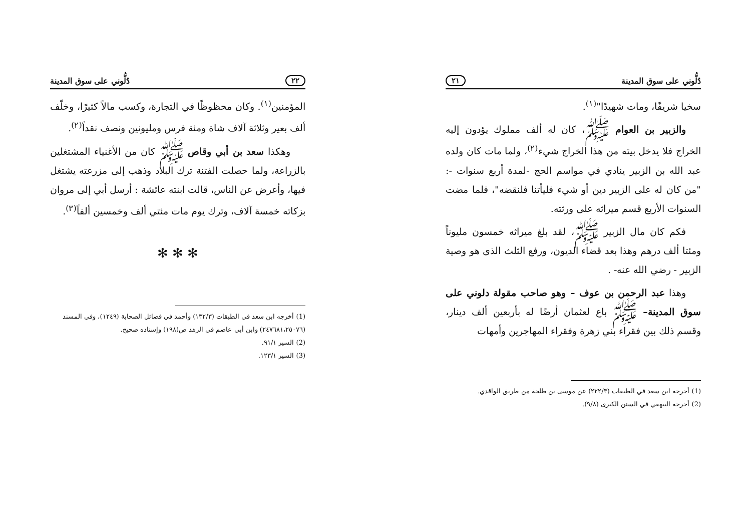دُلُّوني على سوق المدينة ٢١
سخيا شريفًا، ومات شهيدًا"<sup>(١)</sup>.
والزبير بن العوام ﷺ، كان له ألف مملوك يؤدون إليه الخراج فلا يدخل بيته من هذا الخراج شيء<sup>(٢)</sup>، ولما مات كان ولده عبد الله بن الزبير ينادي في مواسم الحج -لمدة أربع سنوات -: "من كان له على الزبير دين أو شيء فليأتنا فلنقضه"، فلما مضت السنوات الأربع قسم ميراثه على ورثته.
فكم كان مال الزبير ﷺ، لقد بلغ ميراثه خمسون مليوناً ومئتا ألف درهم وهذا بعد قضاء الديون، ورفع الثلث الذى هو وصية الزبير - رضي الله عنه- .
وهذا عبد الرحمن بن عوف – وهو صاحب مقولة دلوني على سوق المدينة– ﷺ باع لعثمان أرضًا له بأربعين ألف دينار، وقسم ذلك بين فقراء بني زهرة وفقراء المهاجرين وأمهات
(1) أخرجه ابن سعد في الطبقات (٢٢٢/٣) عن موسى بن طلحة من طريق الواقدي.
(2) أخرجه البيهقي في السنن الكبرى (٩/٨).
٢٢ دُلُّوني على سوق المدينة
المؤمنين<sup>(١)</sup>. وكان محظوظًا في التجارة، وكسب مالاً كثيرًا، وخلّف ألف بعير وثلاثة آلاف شاة ومئة فرس ومليونين ونصف نقداً<sup>(٢)</sup>.
وهكذا سعد بن أبي وقاص ﷺ كان من الأغنياء المشتغلين بالزراعة، ولما حصلت الفتنة ترك البلاد وذهب إلى مزرعته يشتغل فيها، وأعرض عن الناس، قالت ابنته عائشة : أرسل أبي إلى مروان بزكاته خمسة آلاف، وترك يوم مات مئتي ألف وخمسين ألفاً<sup>(٣)</sup>.
✻ ✻ ✻
(1) أخرجه ابن سعد في الطبقات (١٣٢/٣) وأحمد في فضائل الصحابة (١٢٤٩)، وفي المسند (٢٤٧٦٨١،٢٥٠٧٦) وابن أبي عاصم في الزهد ص(١٩٨) وإسناده صحيح.
(2) السير ٩١/١.
(3) السير ١٢٣/١.